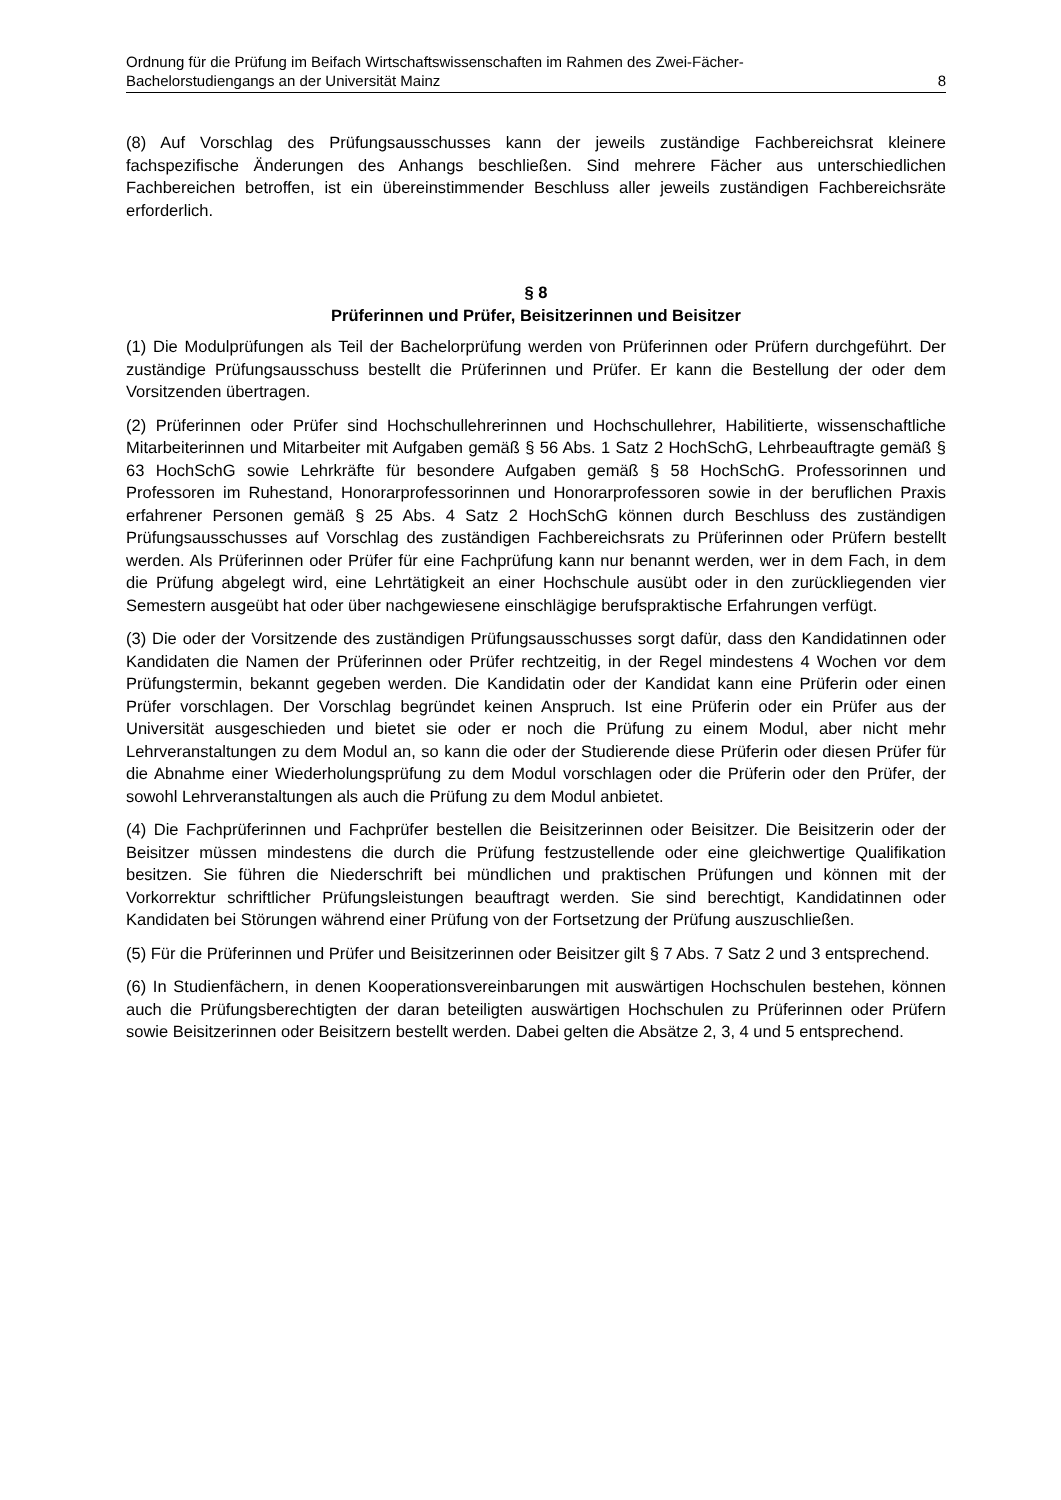Ordnung für die Prüfung im Beifach Wirtschaftswissenschaften im Rahmen des Zwei-Fächer-
Bachelorstudiengangs an der Universität Mainz 8
(8) Auf Vorschlag des Prüfungsausschusses kann der jeweils zuständige Fachbereichsrat kleinere fachspezifische Änderungen des Anhangs beschließen. Sind mehrere Fächer aus unterschiedlichen Fachbereichen betroffen, ist ein übereinstimmender Beschluss aller jeweils zuständigen Fachbereichsräte erforderlich.
§ 8
Prüferinnen und Prüfer, Beisitzerinnen und Beisitzer
(1) Die Modulprüfungen als Teil der Bachelorprüfung werden von Prüferinnen oder Prüfern durchgeführt. Der zuständige Prüfungsausschuss bestellt die Prüferinnen und Prüfer. Er kann die Bestellung der oder dem Vorsitzenden übertragen.
(2) Prüferinnen oder Prüfer sind Hochschullehrerinnen und Hochschullehrer, Habilitierte, wissenschaftliche Mitarbeiterinnen und Mitarbeiter mit Aufgaben gemäß § 56 Abs. 1 Satz 2 HochSchG, Lehrbeauftragte gemäß § 63 HochSchG sowie Lehrkräfte für besondere Aufgaben gemäß § 58 HochSchG. Professorinnen und Professoren im Ruhestand, Honorarprofessorinnen und Honorarprofessoren sowie in der beruflichen Praxis erfahrener Personen gemäß § 25 Abs. 4 Satz 2 HochSchG können durch Beschluss des zuständigen Prüfungsausschusses auf Vorschlag des zuständigen Fachbereichsrats zu Prüferinnen oder Prüfern bestellt werden. Als Prüferinnen oder Prüfer für eine Fachprüfung kann nur benannt werden, wer in dem Fach, in dem die Prüfung abgelegt wird, eine Lehrtätigkeit an einer Hochschule ausübt oder in den zurückliegenden vier Semestern ausgeübt hat oder über nachgewiesene einschlägige berufspraktische Erfahrungen verfügt.
(3) Die oder der Vorsitzende des zuständigen Prüfungsausschusses sorgt dafür, dass den Kandidatinnen oder Kandidaten die Namen der Prüferinnen oder Prüfer rechtzeitig, in der Regel mindestens 4 Wochen vor dem Prüfungstermin, bekannt gegeben werden. Die Kandidatin oder der Kandidat kann eine Prüferin oder einen Prüfer vorschlagen. Der Vorschlag begründet keinen Anspruch. Ist eine Prüferin oder ein Prüfer aus der Universität ausgeschieden und bietet sie oder er noch die Prüfung zu einem Modul, aber nicht mehr Lehrveranstaltungen zu dem Modul an, so kann die oder der Studierende diese Prüferin oder diesen Prüfer für die Abnahme einer Wiederholungsprüfung zu dem Modul vorschlagen oder die Prüferin oder den Prüfer, der sowohl Lehrveranstaltungen als auch die Prüfung zu dem Modul anbietet.
(4) Die Fachprüferinnen und Fachprüfer bestellen die Beisitzerinnen oder Beisitzer. Die Beisitzerin oder der Beisitzer müssen mindestens die durch die Prüfung festzustellende oder eine gleichwertige Qualifikation besitzen. Sie führen die Niederschrift bei mündlichen und praktischen Prüfungen und können mit der Vorkorrektur schriftlicher Prüfungsleistungen beauftragt werden. Sie sind berechtigt, Kandidatinnen oder Kandidaten bei Störungen während einer Prüfung von der Fortsetzung der Prüfung auszuschließen.
(5) Für die Prüferinnen und Prüfer und Beisitzerinnen oder Beisitzer gilt § 7 Abs. 7 Satz 2 und 3 entsprechend.
(6) In Studienfächern, in denen Kooperationsvereinbarungen mit auswärtigen Hochschulen bestehen, können auch die Prüfungsberechtigten der daran beteiligten auswärtigen Hochschulen zu Prüferinnen oder Prüfern sowie Beisitzerinnen oder Beisitzern bestellt werden. Dabei gelten die Absätze 2, 3, 4 und 5 entsprechend.